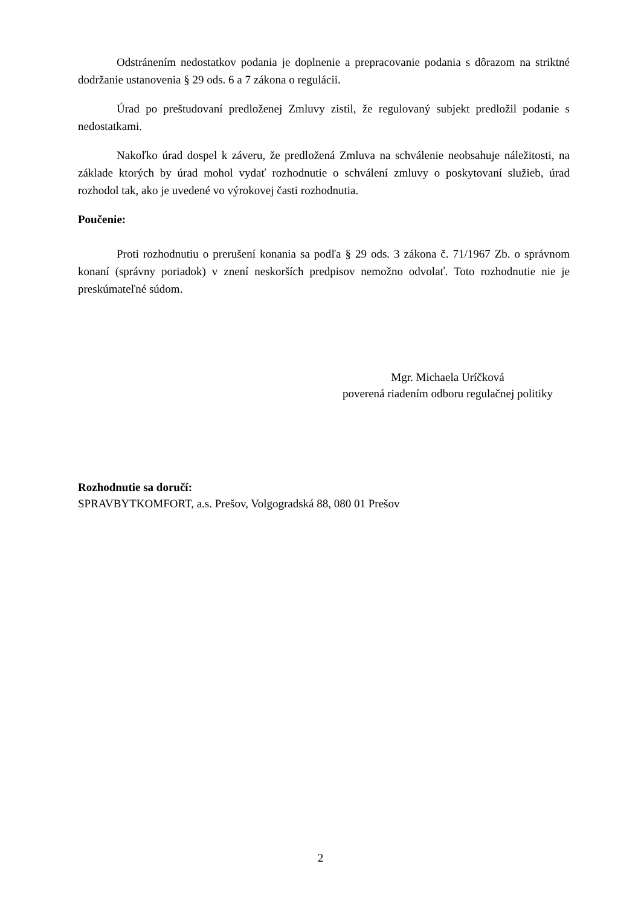Odstránením nedostatkov podania je doplnenie a prepracovanie podania s dôrazom na striktné dodržanie ustanovenia § 29 ods. 6 a 7 zákona o regulácii.
Úrad po preštudovaní predloženej Zmluvy zistil, že regulovaný subjekt predložil podanie s nedostatkami.
Nakoľko úrad dospel k záveru, že predložená Zmluva na schválenie neobsahuje náležitosti, na základe ktorých by úrad mohol vydať rozhodnutie o schválení zmluvy o poskytovaní služieb, úrad rozhodol tak, ako je uvedené vo výrokovej časti rozhodnutia.
Poučenie:
Proti rozhodnutiu o prerušení konania sa podľa § 29 ods. 3 zákona č. 71/1967 Zb. o správnom konaní (správny poriadok) v znení neskorších predpisov nemožno odvolať. Toto rozhodnutie nie je preskúmateľné súdom.
Mgr. Michaela Uríčková
poverená riadením odboru regulačnej politiky
Rozhodnutie sa doručí:
SPRAVBYTKOMFORT, a.s. Prešov, Volgogradská 88, 080 01 Prešov
2